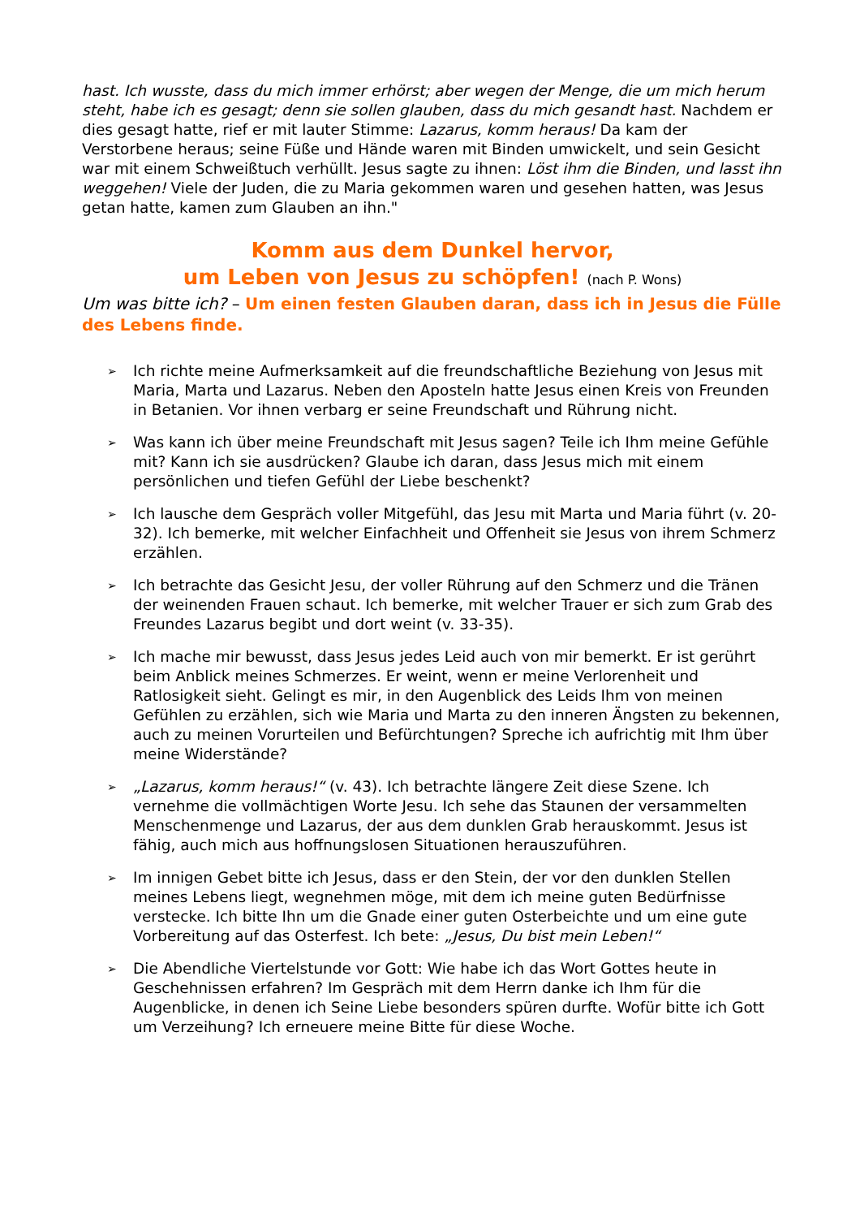hast. Ich wusste, dass du mich immer erhörst; aber wegen der Menge, die um mich herum steht, habe ich es gesagt; denn sie sollen glauben, dass du mich gesandt hast. Nachdem er dies gesagt hatte, rief er mit lauter Stimme: Lazarus, komm heraus! Da kam der Verstorbene heraus; seine Füße und Hände waren mit Binden umwickelt, und sein Gesicht war mit einem Schweißtuch verhüllt. Jesus sagte zu ihnen: Löst ihm die Binden, und lasst ihn weggehen! Viele der Juden, die zu Maria gekommen waren und gesehen hatten, was Jesus getan hatte, kamen zum Glauben an ihn."
Komm aus dem Dunkel hervor,
um Leben von Jesus zu schöpfen! (nach P. Wons)
Um was bitte ich? – Um einen festen Glauben daran, dass ich in Jesus die Fülle des Lebens finde.
➢ Ich richte meine Aufmerksamkeit auf die freundschaftliche Beziehung von Jesus mit Maria, Marta und Lazarus. Neben den Aposteln hatte Jesus einen Kreis von Freunden in Betanien. Vor ihnen verbarg er seine Freundschaft und Rührung nicht.
➢ Was kann ich über meine Freundschaft mit Jesus sagen? Teile ich Ihm meine Gefühle mit? Kann ich sie ausdrücken? Glaube ich daran, dass Jesus mich mit einem persönlichen und tiefen Gefühl der Liebe beschenkt?
➢ Ich lausche dem Gespräch voller Mitgefühl, das Jesu mit Marta und Maria führt (v. 20-32). Ich bemerke, mit welcher Einfachheit und Offenheit sie Jesus von ihrem Schmerz erzählen.
➢ Ich betrachte das Gesicht Jesu, der voller Rührung auf den Schmerz und die Tränen der weinenden Frauen schaut. Ich bemerke, mit welcher Trauer er sich zum Grab des Freundes Lazarus begibt und dort weint (v. 33-35).
➢ Ich mache mir bewusst, dass Jesus jedes Leid auch von mir bemerkt. Er ist gerührt beim Anblick meines Schmerzes. Er weint, wenn er meine Verlorenheit und Ratlosigkeit sieht. Gelingt es mir, in den Augenblick des Leids Ihm von meinen Gefühlen zu erzählen, sich wie Maria und Marta zu den inneren Ängsten zu bekennen, auch zu meinen Vorurteilen und Befürchtungen? Spreche ich aufrichtig mit Ihm über meine Widerstände?
➢ „Lazarus, komm heraus!“ (v. 43). Ich betrachte längere Zeit diese Szene. Ich vernehme die vollmächtigen Worte Jesu. Ich sehe das Staunen der versammelten Menschenmenge und Lazarus, der aus dem dunklen Grab herauskommt. Jesus ist fähig, auch mich aus hoffnungslosen Situationen herauszuführen.
➢ Im innigen Gebet bitte ich Jesus, dass er den Stein, der vor den dunklen Stellen meines Lebens liegt, wegnehmen möge, mit dem ich meine guten Bedürfnisse verstecke. Ich bitte Ihn um die Gnade einer guten Osterbeichte und um eine gute Vorbereitung auf das Osterfest. Ich bete: „Jesus, Du bist mein Leben!“
➢ Die Abendliche Viertelstunde vor Gott: Wie habe ich das Wort Gottes heute in Geschehnissen erfahren? Im Gespräch mit dem Herrn danke ich Ihm für die Augenblicke, in denen ich Seine Liebe besonders spüren durfte. Wofür bitte ich Gott um Verzeihung? Ich erneuere meine Bitte für diese Woche.